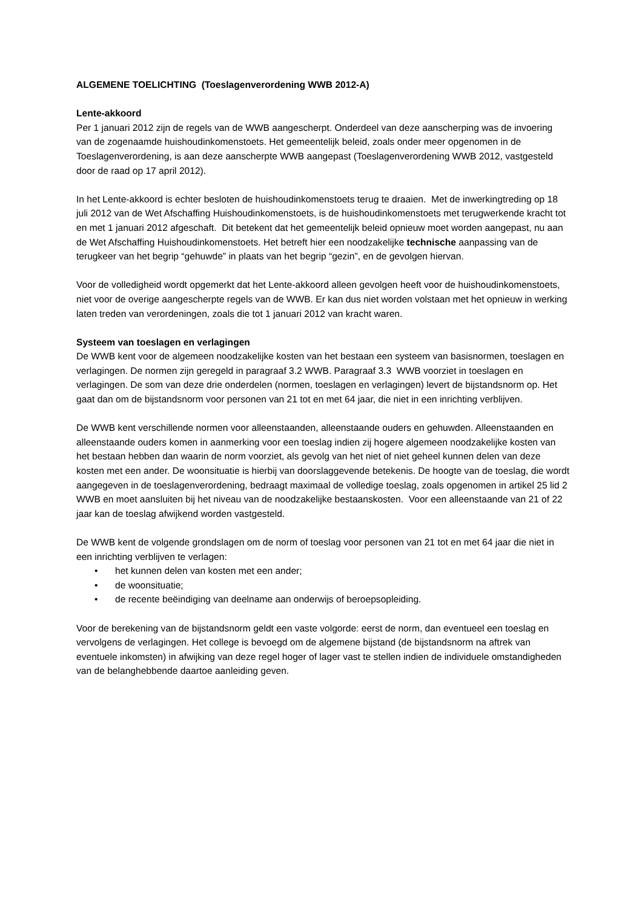ALGEMENE TOELICHTING (Toeslagenverordening WWB 2012-A)
Lente-akkoord
Per 1 januari 2012 zijn de regels van de WWB aangescherpt. Onderdeel van deze aanscherping was de invoering van de zogenaamde huishoudinkomenstoets. Het gemeentelijk beleid, zoals onder meer opgenomen in de Toeslagenverordening, is aan deze aanscherpte WWB aangepast (Toeslagenverordening WWB 2012, vastgesteld door de raad op 17 april 2012).
In het Lente-akkoord is echter besloten de huishoudinkomenstoets terug te draaien. Met de inwerkingtreding op 18 juli 2012 van de Wet Afschaffing Huishoudinkomenstoets, is de huishoudinkomenstoets met terugwerkende kracht tot en met 1 januari 2012 afgeschaft. Dit betekent dat het gemeentelijk beleid opnieuw moet worden aangepast, nu aan de Wet Afschaffing Huishoudinkomenstoets. Het betreft hier een noodzakelijke technische aanpassing van de terugkeer van het begrip “gehuwde” in plaats van het begrip “gezin”, en de gevolgen hiervan.
Voor de volledigheid wordt opgemerkt dat het Lente-akkoord alleen gevolgen heeft voor de huishoudinkomenstoets, niet voor de overige aangescherpte regels van de WWB. Er kan dus niet worden volstaan met het opnieuw in werking laten treden van verordeningen, zoals die tot 1 januari 2012 van kracht waren.
Systeem van toeslagen en verlagingen
De WWB kent voor de algemeen noodzakelijke kosten van het bestaan een systeem van basisnormen, toeslagen en verlagingen. De normen zijn geregeld in paragraaf 3.2 WWB. Paragraaf 3.3 WWB voorziet in toeslagen en verlagingen. De som van deze drie onderdelen (normen, toeslagen en verlagingen) levert de bijstandsnorm op. Het gaat dan om de bijstandsnorm voor personen van 21 tot en met 64 jaar, die niet in een inrichting verblijven.
De WWB kent verschillende normen voor alleenstaanden, alleenstaande ouders en gehuwden. Alleenstaanden en alleenstaande ouders komen in aanmerking voor een toeslag indien zij hogere algemeen noodzakelijke kosten van het bestaan hebben dan waarin de norm voorziet, als gevolg van het niet of niet geheel kunnen delen van deze kosten met een ander. De woonsituatie is hierbij van doorslaggevende betekenis. De hoogte van de toeslag, die wordt aangegeven in de toeslagenverordening, bedraagt maximaal de volledige toeslag, zoals opgenomen in artikel 25 lid 2 WWB en moet aansluiten bij het niveau van de noodzakelijke bestaanskosten. Voor een alleenstaande van 21 of 22 jaar kan de toeslag afwijkend worden vastgesteld.
De WWB kent de volgende grondslagen om de norm of toeslag voor personen van 21 tot en met 64 jaar die niet in een inrichting verblijven te verlagen:
• het kunnen delen van kosten met een ander;
• de woonsituatie;
• de recente beëindiging van deelname aan onderwijs of beroepsopleiding.
Voor de berekening van de bijstandsnorm geldt een vaste volgorde: eerst de norm, dan eventueel een toeslag en vervolgens de verlagingen. Het college is bevoegd om de algemene bijstand (de bijstandsnorm na aftrek van eventuele inkomsten) in afwijking van deze regel hoger of lager vast te stellen indien de individuele omstandigheden van de belanghebbende daartoe aanleiding geven.